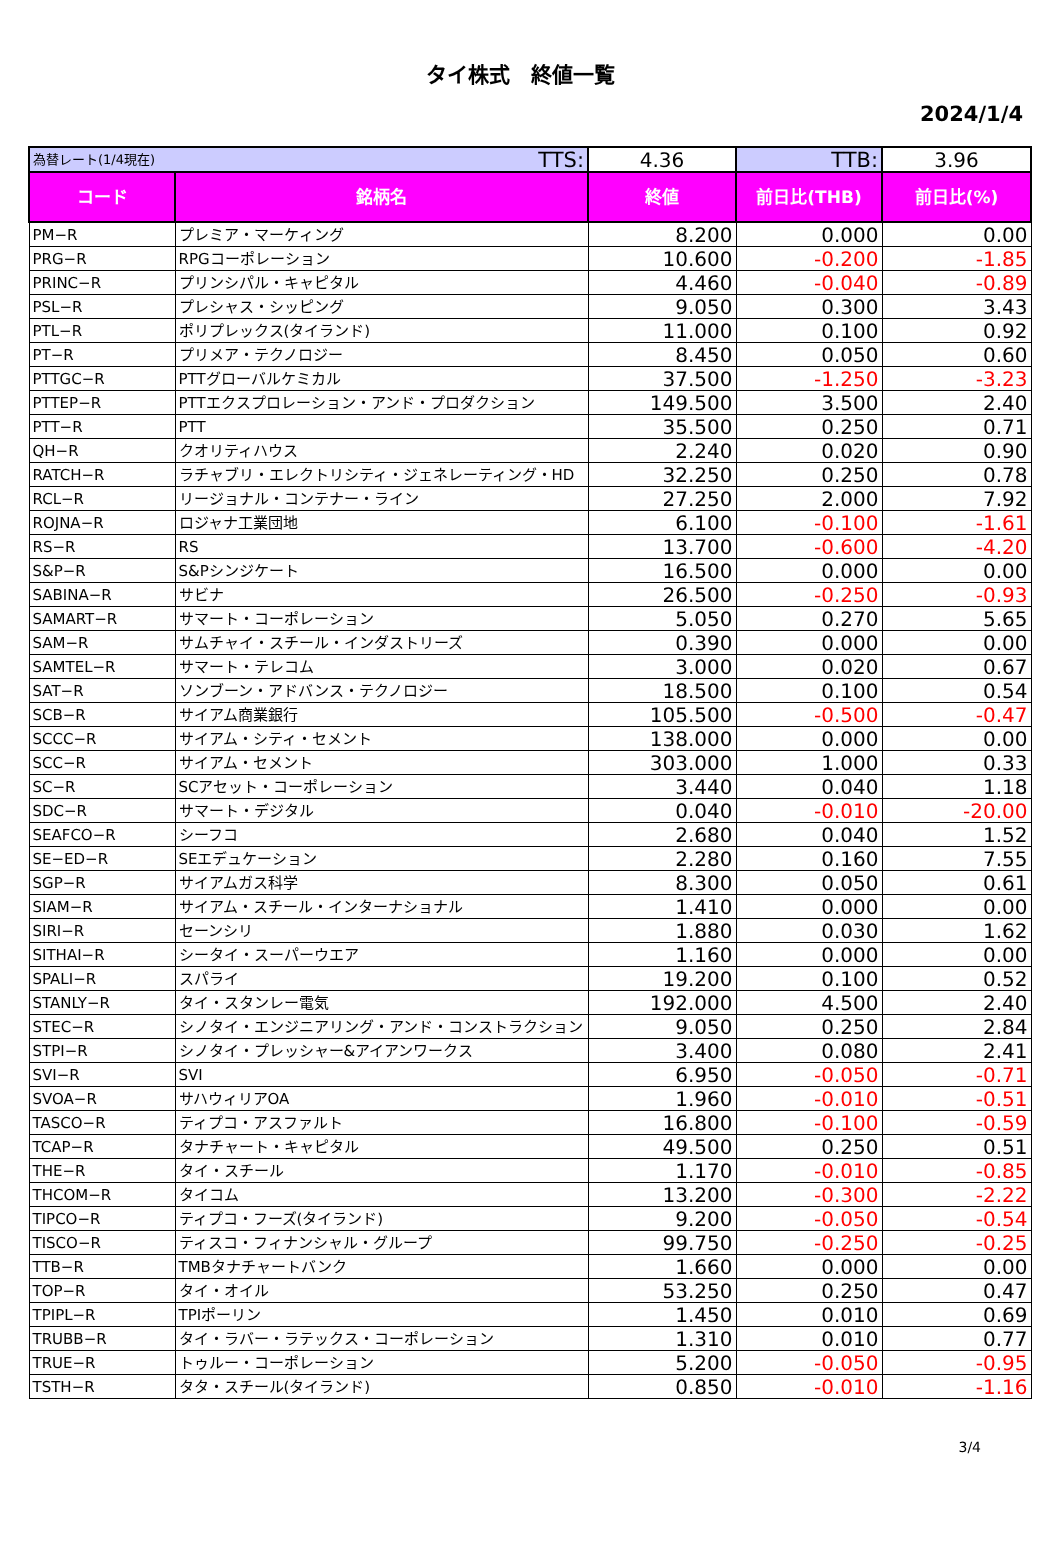タイ株式　終値一覧
2024/1/4
| 為替レート(1/4現在) TTS: | | 4.36 | TTB: | 3.96 |
| コード | 銘柄名 | 終値 | 前日比(THB) | 前日比(%) |
| PM−R | プレミア・マーケィング | 8.200 | 0.000 | 0.00 |
| PRG−R | RPGコーポレーション | 10.600 | -0.200 | -1.85 |
| PRINC−R | プリンシパル・キャピタル | 4.460 | -0.040 | -0.89 |
| PSL−R | プレシャス・シッピング | 9.050 | 0.300 | 3.43 |
| PTL−R | ポリプレックス(タイランド) | 11.000 | 0.100 | 0.92 |
| PT−R | プリメア・テクノロジー | 8.450 | 0.050 | 0.60 |
| PTTGC−R | PTTグローバルケミカル | 37.500 | -1.250 | -3.23 |
| PTTEP−R | PTTエクスプロレーション・アンド・プロダクション | 149.500 | 3.500 | 2.40 |
| PTT−R | PTT | 35.500 | 0.250 | 0.71 |
| QH−R | クオリティハウス | 2.240 | 0.020 | 0.90 |
| RATCH−R | ラチャブリ・エレクトリシティ・ジェネレーティング・HD | 32.250 | 0.250 | 0.78 |
| RCL−R | リージョナル・コンテナー・ライン | 27.250 | 2.000 | 7.92 |
| ROJNA−R | ロジャナ工業団地 | 6.100 | -0.100 | -1.61 |
| RS−R | RS | 13.700 | -0.600 | -4.20 |
| S&P−R | S&Pシンジケート | 16.500 | 0.000 | 0.00 |
| SABINA−R | サビナ | 26.500 | -0.250 | -0.93 |
| SAMART−R | サマート・コーポレーション | 5.050 | 0.270 | 5.65 |
| SAM−R | サムチャイ・スチール・インダストリーズ | 0.390 | 0.000 | 0.00 |
| SAMTEL−R | サマート・テレコム | 3.000 | 0.020 | 0.67 |
| SAT−R | ソンブーン・アドバンス・テクノロジー | 18.500 | 0.100 | 0.54 |
| SCB−R | サイアム商業銀行 | 105.500 | -0.500 | -0.47 |
| SCCC−R | サイアム・シティ・セメント | 138.000 | 0.000 | 0.00 |
| SCC−R | サイアム・セメント | 303.000 | 1.000 | 0.33 |
| SC−R | SCアセット・コーポレーション | 3.440 | 0.040 | 1.18 |
| SDC−R | サマート・デジタル | 0.040 | -0.010 | -20.00 |
| SEAFCO−R | シーフコ | 2.680 | 0.040 | 1.52 |
| SE−ED−R | SEエデュケーション | 2.280 | 0.160 | 7.55 |
| SGP−R | サイアムガス科学 | 8.300 | 0.050 | 0.61 |
| SIAM−R | サイアム・スチール・インターナショナル | 1.410 | 0.000 | 0.00 |
| SIRI−R | セーンシリ | 1.880 | 0.030 | 1.62 |
| SITHAI−R | シータイ・スーパーウエア | 1.160 | 0.000 | 0.00 |
| SPALI−R | スパライ | 19.200 | 0.100 | 0.52 |
| STANLY−R | タイ・スタンレー電気 | 192.000 | 4.500 | 2.40 |
| STEC−R | シノタイ・エンジニアリング・アンド・コンストラクション | 9.050 | 0.250 | 2.84 |
| STPI−R | シノタイ・プレッシャー&アイアンワークス | 3.400 | 0.080 | 2.41 |
| SVI−R | SVI | 6.950 | -0.050 | -0.71 |
| SVOA−R | サハウィリアOA | 1.960 | -0.010 | -0.51 |
| TASCO−R | ティプコ・アスファルト | 16.800 | -0.100 | -0.59 |
| TCAP−R | タナチャート・キャピタル | 49.500 | 0.250 | 0.51 |
| THE−R | タイ・スチール | 1.170 | -0.010 | -0.85 |
| THCOM−R | タイコム | 13.200 | -0.300 | -2.22 |
| TIPCO−R | ティプコ・フーズ(タイランド) | 9.200 | -0.050 | -0.54 |
| TISCO−R | ティスコ・フィナンシャル・グループ | 99.750 | -0.250 | -0.25 |
| TTB−R | TMBタナチャートバンク | 1.660 | 0.000 | 0.00 |
| TOP−R | タイ・オイル | 53.250 | 0.250 | 0.47 |
| TPIPL−R | TPIポーリン | 1.450 | 0.010 | 0.69 |
| TRUBB−R | タイ・ラバー・ラテックス・コーポレーション | 1.310 | 0.010 | 0.77 |
| TRUE−R | トゥルー・コーポレーション | 5.200 | -0.050 | -0.95 |
| TSTH−R | タタ・スチール(タイランド) | 0.850 | -0.010 | -1.16 |
3/4